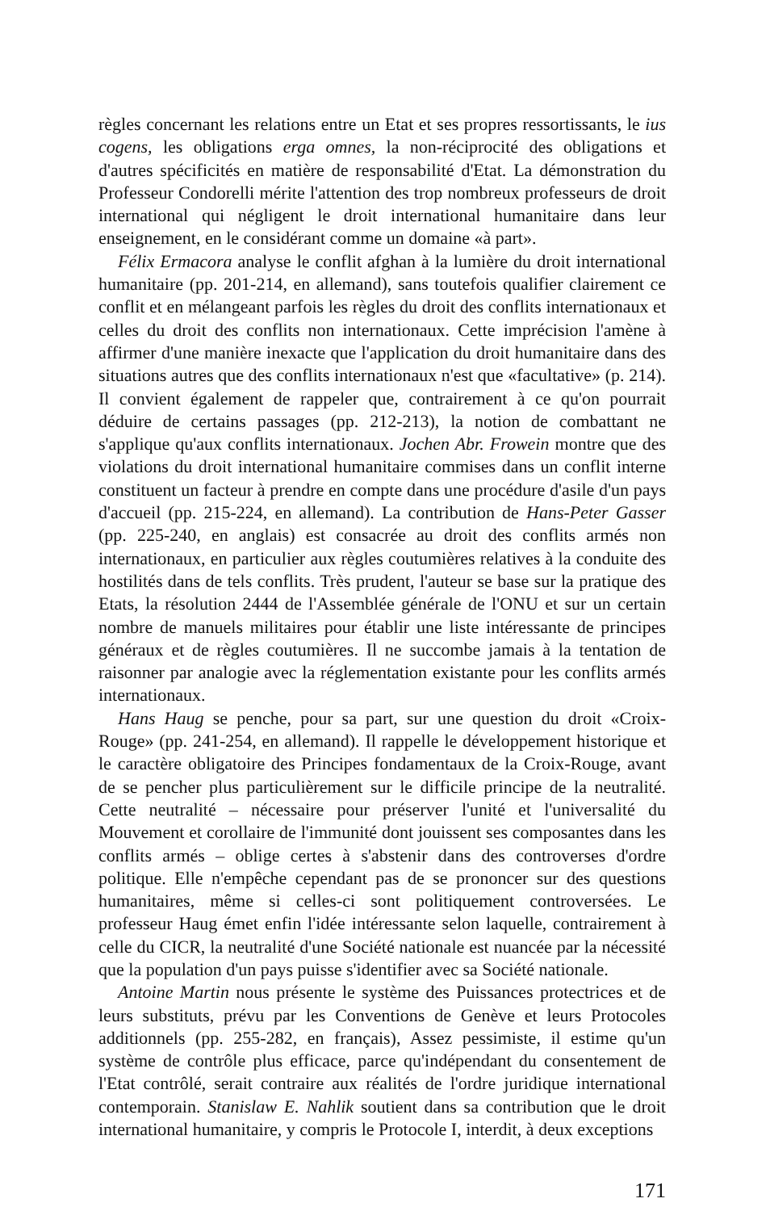règles concernant les relations entre un Etat et ses propres ressortissants, le ius cogens, les obligations erga omnes, la non-réciprocité des obligations et d'autres spécificités en matière de responsabilité d'Etat. La démonstration du Professeur Condorelli mérite l'attention des trop nombreux professeurs de droit international qui négligent le droit international humanitaire dans leur enseignement, en le considérant comme un domaine «à part».
Félix Ermacora analyse le conflit afghan à la lumière du droit international humanitaire (pp. 201-214, en allemand), sans toutefois qualifier clairement ce conflit et en mélangeant parfois les règles du droit des conflits internationaux et celles du droit des conflits non internationaux. Cette imprécision l'amène à affirmer d'une manière inexacte que l'application du droit humanitaire dans des situations autres que des conflits internationaux n'est que «facultative» (p. 214). Il convient également de rappeler que, contrairement à ce qu'on pourrait déduire de certains passages (pp. 212-213), la notion de combattant ne s'applique qu'aux conflits internationaux. Jochen Abr. Frowein montre que des violations du droit international humanitaire commises dans un conflit interne constituent un facteur à prendre en compte dans une procédure d'asile d'un pays d'accueil (pp. 215-224, en allemand). La contribution de Hans-Peter Gasser (pp. 225-240, en anglais) est consacrée au droit des conflits armés non internationaux, en particulier aux règles coutumières relatives à la conduite des hostilités dans de tels conflits. Très prudent, l'auteur se base sur la pratique des Etats, la résolution 2444 de l'Assemblée générale de l'ONU et sur un certain nombre de manuels militaires pour établir une liste intéressante de principes généraux et de règles coutumières. Il ne succombe jamais à la tentation de raisonner par analogie avec la réglementation existante pour les conflits armés internationaux.
Hans Haug se penche, pour sa part, sur une question du droit «Croix-Rouge» (pp. 241-254, en allemand). Il rappelle le développement historique et le caractère obligatoire des Principes fondamentaux de la Croix-Rouge, avant de se pencher plus particulièrement sur le difficile principe de la neutralité. Cette neutralité – nécessaire pour préserver l'unité et l'universalité du Mouvement et corollaire de l'immunité dont jouissent ses composantes dans les conflits armés – oblige certes à s'abstenir dans des controverses d'ordre politique. Elle n'empêche cependant pas de se prononcer sur des questions humanitaires, même si celles-ci sont politiquement controversées. Le professeur Haug émet enfin l'idée intéressante selon laquelle, contrairement à celle du CICR, la neutralité d'une Société nationale est nuancée par la nécessité que la population d'un pays puisse s'identifier avec sa Société nationale.
Antoine Martin nous présente le système des Puissances protectrices et de leurs substituts, prévu par les Conventions de Genève et leurs Protocoles additionnels (pp. 255-282, en français), Assez pessimiste, il estime qu'un système de contrôle plus efficace, parce qu'indépendant du consentement de l'Etat contrôlé, serait contraire aux réalités de l'ordre juridique international contemporain. Stanislaw E. Nahlik soutient dans sa contribution que le droit international humanitaire, y compris le Protocole I, interdit, à deux exceptions
171